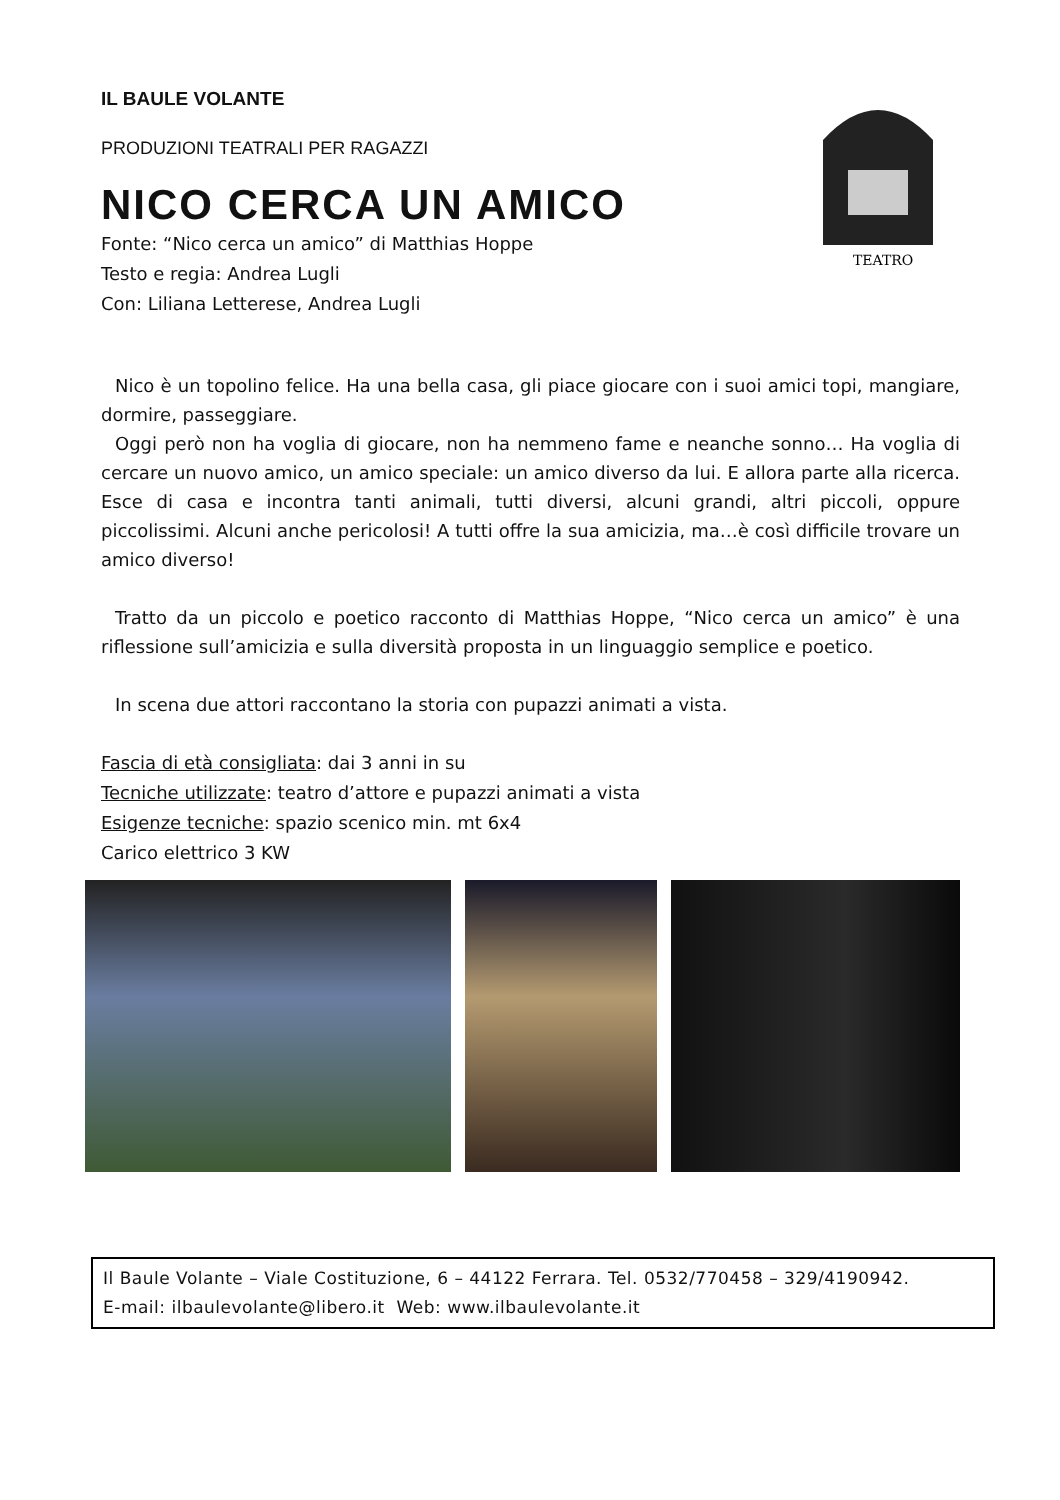TEATRO
IL BAULE VOLANTE
PRODUZIONI TEATRALI PER RAGAZZI
NICO CERCA UN AMICO
Fonte: “Nico cerca un amico” di Matthias Hoppe
Testo e regia: Andrea Lugli
Con: Liliana Letterese, Andrea Lugli
Nico è un topolino felice. Ha una bella casa, gli piace giocare con i suoi amici topi, mangiare, dormire, passeggiare.
Oggi però non ha voglia di giocare, non ha nemmeno fame e neanche sonno… Ha voglia di cercare un nuovo amico, un amico speciale: un amico diverso da lui. E allora parte alla ricerca. Esce di casa e incontra tanti animali, tutti diversi, alcuni grandi, altri piccoli, oppure piccolissimi. Alcuni anche pericolosi! A tutti offre la sua amicizia, ma…è così difficile trovare un amico diverso!
Tratto da un piccolo e poetico racconto di Matthias Hoppe, “Nico cerca un amico” è una riflessione sull’amicizia e sulla diversità proposta in un linguaggio semplice e poetico.
In scena due attori raccontano la storia con pupazzi animati a vista.
Fascia di età consigliata: dai 3 anni in su
Tecniche utilizzate: teatro d’attore e pupazzi animati a vista
Esigenze tecniche: spazio scenico min. mt 6x4
Carico elettrico 3 KW
Il Baule Volante – Viale Costituzione, 6 – 44122 Ferrara. Tel. 0532/770458 – 329/4190942.
E-mail: ilbaulevolante@libero.it Web: www.ilbaulevolante.it